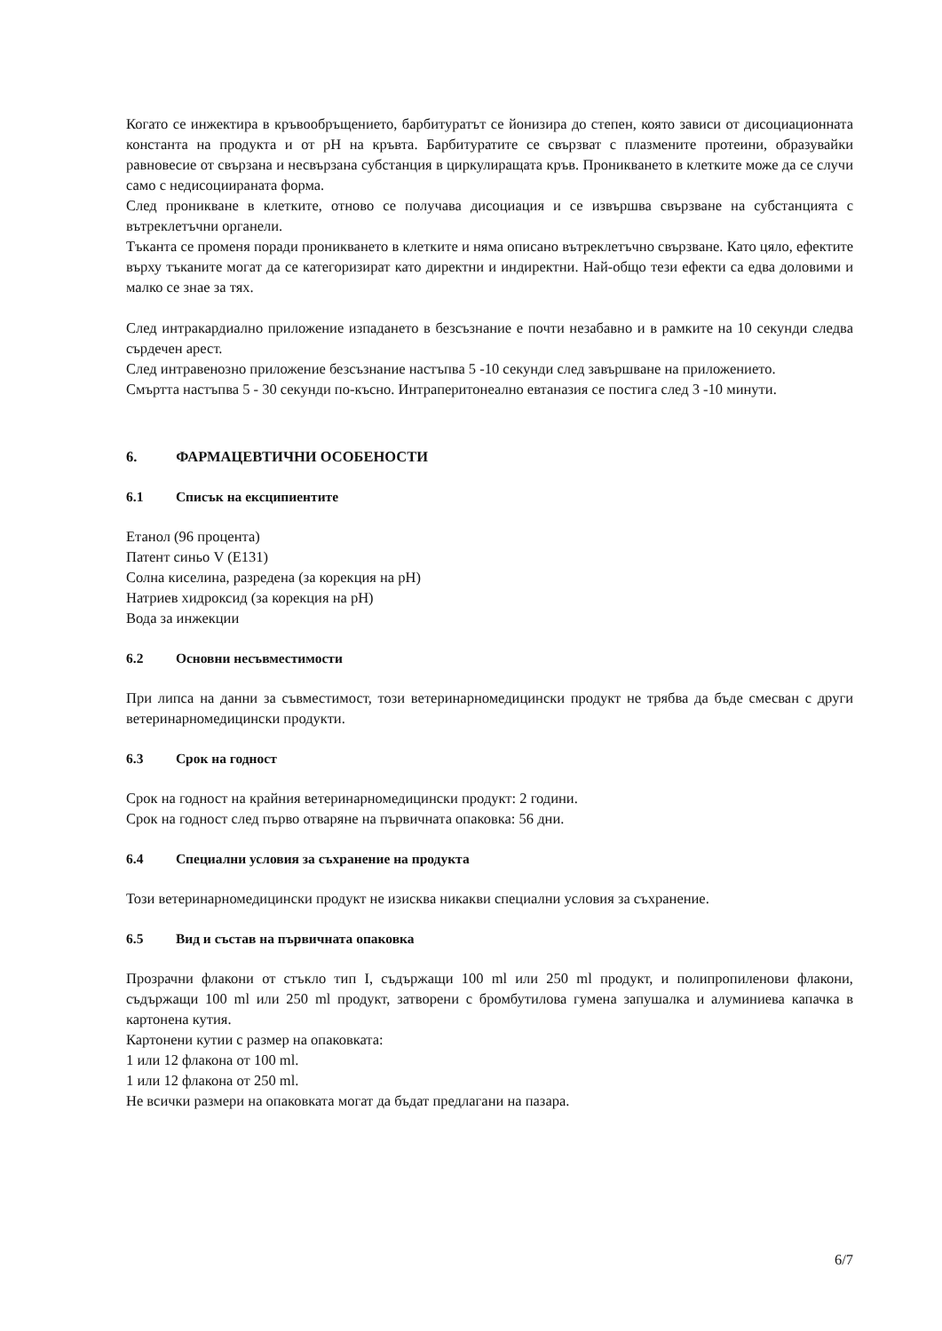Когато се инжектира в кръвообръщението, барбитуратът се йонизира до степен, която зависи от дисоциационната константа на продукта и от pH на кръвта. Барбитуратите се свързват с плазмените протеини, образувайки равновесие от свързана и несвързана субстанция в циркулиращата кръв. Проникването в клетките може да се случи само с недисоциираната форма.
След проникване в клетките, отново се получава дисоциация и се извършва свързване на субстанцията с вътреклетъчни органели.
Тъканта се променя поради проникването в клетките и няма описано вътреклетъчно свързване. Като цяло, ефектите върху тъканите могат да се категоризират като директни и индиректни. Най-общо тези ефекти са едва доловими и малко се знае за тях.
След интракардиално приложение изпадането в безсъзнание е почти незабавно и в рамките на 10 секунди следва сърдечен арест.
След интравенозно приложение безсъзнание настъпва 5 -10 секунди след завършване на приложението.
Смъртта настъпва 5 - 30 секунди по-късно. Интраперитонеално евтаназия се постига след 3 -10 минути.
6. ФАРМАЦЕВТИЧНИ ОСОБЕНОСТИ
6.1 Списък на ексципиентите
Етанол (96 процента)
Патент синьо V (E131)
Солна киселина, разредена (за корекция на pH)
Натриев хидроксид (за корекция на pH)
Вода за инжекции
6.2 Основни несъвместимости
При липса на данни за съвместимост, този ветеринарномедицински продукт не трябва да бъде смесван с други ветеринарномедицински продукти.
6.3 Срок на годност
Срок на годност на крайния ветеринарномедицински продукт: 2 години.
Срок на годност след първо отваряне на първичната опаковка: 56 дни.
6.4 Специални условия за съхранение на продукта
Този ветеринарномедицински продукт не изисква никакви специални условия за съхранение.
6.5 Вид и състав на първичната опаковка
Прозрачни флакони от стъкло тип I, съдържащи 100 ml или 250 ml продукт, и полипропиленови флакони, съдържащи 100 ml или 250 ml продукт, затворени с бромбутилова гумена запушалка и алуминиева капачка в картонена кутия.
Картонени кутии с размер на опаковката:
1 или 12 флакона от 100 ml.
1 или 12 флакона от 250 ml.
Не всички размери на опаковката могат да бъдат предлагани на пазара.
6/7